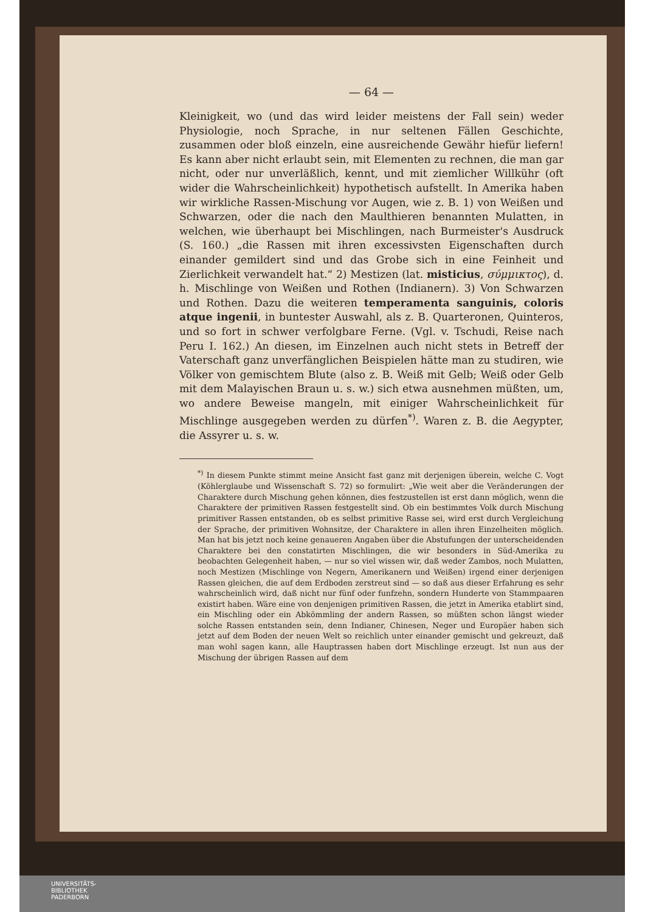— 64 —
Kleinigkeit, wo (und das wird leider meistens der Fall sein) weder Physiologie, noch Sprache, in nur seltenen Fällen Geschichte, zusammen oder bloß einzeln, eine ausreichende Gewähr hiefür liefern! Es kann aber nicht erlaubt sein, mit Elementen zu rechnen, die man gar nicht, oder nur unverläßlich, kennt, und mit ziemlicher Willkühr (oft wider die Wahrscheinlichkeit) hypothetisch aufstellt. In Amerika haben wir wirkliche Rassen-Mischung vor Augen, wie z. B. 1) von Weißen und Schwarzen, oder die nach den Maulthieren benannten Mulatten, in welchen, wie überhaupt bei Mischlingen, nach Burmeister's Ausdruck (S. 160.) „die Rassen mit ihren excessivsten Eigenschaften durch einander gemildert sind und das Grobe sich in eine Feinheit und Zierlichkeit verwandelt hat.“ 2) Mestizen (lat. misticius, σύμμικτος), d. h. Mischlinge von Weißen und Rothen (Indianern). 3) Von Schwarzen und Rothen. Dazu die weiteren temperamenta sanguinis, coloris atque ingenii, in buntester Auswahl, als z. B. Quarteronen, Quinteros, und so fort in schwer verfolgbare Ferne. (Vgl. v. Tschudi, Reise nach Peru I. 162.) An diesen, im Einzelnen auch nicht stets in Betreff der Vaterschaft ganz unverfänglichen Beispielen hätte man zu studiren, wie Völker von gemischtem Blute (also z. B. Weiß mit Gelb; Weiß oder Gelb mit dem Malayischen Braun u. s. w.) sich etwa ausnehmen müßten, um, wo andere Beweise mangeln, mit einiger Wahrscheinlichkeit für Mischlinge ausgegeben werden zu dürfen<sup>*)</sup>. Waren z. B. die Aegypter, die Assyrer u. s. w.
<sup>*)</sup> In diesem Punkte stimmt meine Ansicht fast ganz mit derjenigen überein, welche C. Vogt (Köhlerglaube und Wissenschaft S. 72) so formulirt: „Wie weit aber die Veränderungen der Charaktere durch Mischung gehen können, dies festzustellen ist erst dann möglich, wenn die Charaktere der primitiven Rassen festgestellt sind. Ob ein bestimmtes Volk durch Mischung primitiver Rassen entstanden, ob es selbst primitive Rasse sei, wird erst durch Vergleichung der Sprache, der primitiven Wohnsitze, der Charaktere in allen ihren Einzelheiten möglich. Man hat bis jetzt noch keine genaueren Angaben über die Abstufungen der unterscheidenden Charaktere bei den constatirten Mischlingen, die wir besonders in Süd-Amerika zu beobachten Gelegenheit haben, — nur so viel wissen wir, daß weder Zambos, noch Mulatten, noch Mestizen (Mischlinge von Negern, Amerikanern und Weißen) irgend einer derjenigen Rassen gleichen, die auf dem Erdboden zerstreut sind — so daß aus dieser Erfahrung es sehr wahrscheinlich wird, daß nicht nur fünf oder funfzehn, sondern Hunderte von Stammpaaren existirt haben. Wäre eine von denjenigen primitiven Rassen, die jetzt in Amerika etablirt sind, ein Mischling oder ein Abkömmling der andern Rassen, so müßten schon längst wieder solche Rassen entstanden sein, denn Indianer, Chinesen, Neger und Europäer haben sich jetzt auf dem Boden der neuen Welt so reichlich unter einander gemischt und gekreuzt, daß man wohl sagen kann, alle Hauptrassen haben dort Mischlinge erzeugt. Ist nun aus der Mischung der übrigen Rassen auf dem
UNIVERSITÄTS-
BIBLIOTHEK
PADERBORN